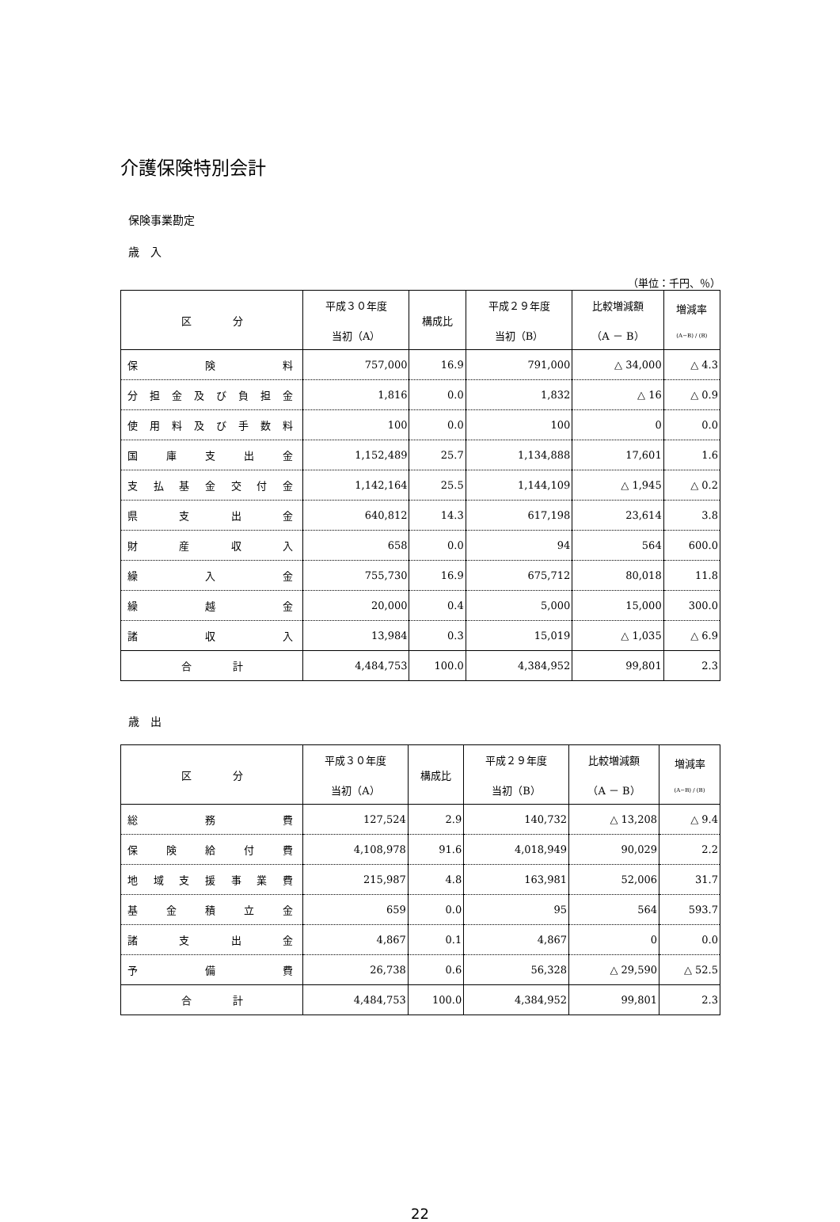介護保険特別会計
保険事業勘定
歳　入
（単位：千円、％）
| 区 分 | 平成３０年度 当初（A） | 構成比 | 平成２９年度 当初（B） | 比較増減額 （A － B） | 増減率 (A−B) / (B) |
| --- | --- | --- | --- | --- | --- |
| 保険料 | 757,000 | 16.9 | 791,000 | △ 34,000 | △ 4.3 |
| 分担金及び負担金 | 1,816 | 0.0 | 1,832 | △ 16 | △ 0.9 |
| 使用料及び手数料 | 100 | 0.0 | 100 | 0 | 0.0 |
| 国庫支出金 | 1,152,489 | 25.7 | 1,134,888 | 17,601 | 1.6 |
| 支払基金交付金 | 1,142,164 | 25.5 | 1,144,109 | △ 1,945 | △ 0.2 |
| 県支出金 | 640,812 | 14.3 | 617,198 | 23,614 | 3.8 |
| 財産収入 | 658 | 0.0 | 94 | 564 | 600.0 |
| 繰入金 | 755,730 | 16.9 | 675,712 | 80,018 | 11.8 |
| 繰越金 | 20,000 | 0.4 | 5,000 | 15,000 | 300.0 |
| 諸収入 | 13,984 | 0.3 | 15,019 | △ 1,035 | △ 6.9 |
| 合 計 | 4,484,753 | 100.0 | 4,384,952 | 99,801 | 2.3 |
歳　出
| 区 分 | 平成３０年度 当初（A） | 構成比 | 平成２９年度 当初（B） | 比較増減額 （A － B） | 増減率 (A−B) / (B) |
| --- | --- | --- | --- | --- | --- |
| 総務費 | 127,524 | 2.9 | 140,732 | △ 13,208 | △ 9.4 |
| 保険給付費 | 4,108,978 | 91.6 | 4,018,949 | 90,029 | 2.2 |
| 地域支援事業費 | 215,987 | 4.8 | 163,981 | 52,006 | 31.7 |
| 基金積立金 | 659 | 0.0 | 95 | 564 | 593.7 |
| 諸支出金 | 4,867 | 0.1 | 4,867 | 0 | 0.0 |
| 予備費 | 26,738 | 0.6 | 56,328 | △ 29,590 | △ 52.5 |
| 合 計 | 4,484,753 | 100.0 | 4,384,952 | 99,801 | 2.3 |
22